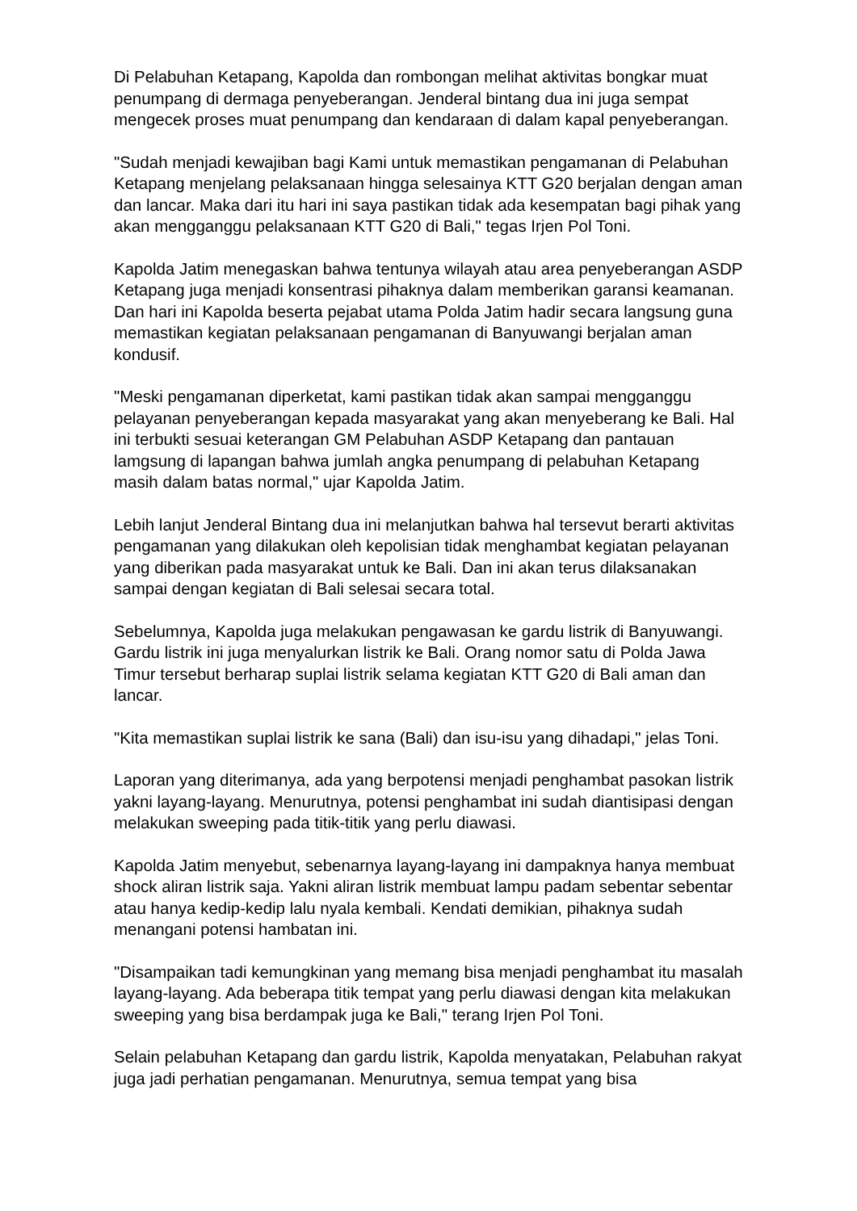Di Pelabuhan Ketapang, Kapolda dan rombongan melihat aktivitas bongkar muat penumpang di dermaga penyeberangan. Jenderal bintang dua ini juga sempat mengecek proses muat penumpang dan kendaraan di dalam kapal penyeberangan.
"Sudah menjadi kewajiban bagi Kami untuk memastikan pengamanan di Pelabuhan Ketapang menjelang pelaksanaan hingga selesainya KTT G20 berjalan dengan aman dan lancar. Maka dari itu hari ini saya pastikan tidak ada kesempatan bagi pihak yang akan mengganggu pelaksanaan KTT G20 di Bali," tegas Irjen Pol Toni.
Kapolda Jatim menegaskan bahwa tentunya wilayah atau area penyeberangan ASDP Ketapang juga menjadi konsentrasi pihaknya dalam memberikan garansi keamanan. Dan hari ini Kapolda beserta pejabat utama Polda Jatim hadir secara langsung guna memastikan kegiatan pelaksanaan pengamanan di Banyuwangi berjalan aman kondusif.
"Meski pengamanan diperketat, kami pastikan tidak akan sampai mengganggu pelayanan penyeberangan kepada masyarakat yang akan menyeberang ke Bali. Hal ini terbukti sesuai keterangan GM Pelabuhan ASDP Ketapang dan pantauan lamgsung di lapangan bahwa jumlah angka penumpang di pelabuhan Ketapang masih dalam batas normal," ujar Kapolda Jatim.
Lebih lanjut Jenderal Bintang dua ini melanjutkan bahwa hal tersevut berarti aktivitas pengamanan yang dilakukan oleh kepolisian tidak menghambat kegiatan pelayanan yang diberikan pada masyarakat untuk ke Bali. Dan ini akan terus dilaksanakan sampai dengan kegiatan di Bali selesai secara total.
Sebelumnya, Kapolda juga melakukan pengawasan ke gardu listrik di Banyuwangi. Gardu listrik ini juga menyalurkan listrik ke Bali. Orang nomor satu di Polda Jawa Timur tersebut berharap suplai listrik selama kegiatan KTT G20 di Bali aman dan lancar.
"Kita memastikan suplai listrik ke sana (Bali) dan isu-isu yang dihadapi," jelas Toni.
Laporan yang diterimanya, ada yang berpotensi menjadi penghambat pasokan listrik yakni layang-layang. Menurutnya, potensi penghambat ini sudah diantisipasi dengan melakukan sweeping pada titik-titik yang perlu diawasi.
Kapolda Jatim menyebut, sebenarnya layang-layang ini dampaknya hanya membuat shock aliran listrik saja. Yakni aliran listrik membuat lampu padam sebentar sebentar atau hanya kedip-kedip lalu nyala kembali. Kendati demikian, pihaknya sudah menangani potensi hambatan ini.
"Disampaikan tadi kemungkinan yang memang bisa menjadi penghambat itu masalah layang-layang. Ada beberapa titik tempat yang perlu diawasi dengan kita melakukan sweeping yang bisa berdampak juga ke Bali," terang Irjen Pol Toni.
Selain pelabuhan Ketapang dan gardu listrik, Kapolda menyatakan, Pelabuhan rakyat juga jadi perhatian pengamanan. Menurutnya, semua tempat yang bisa